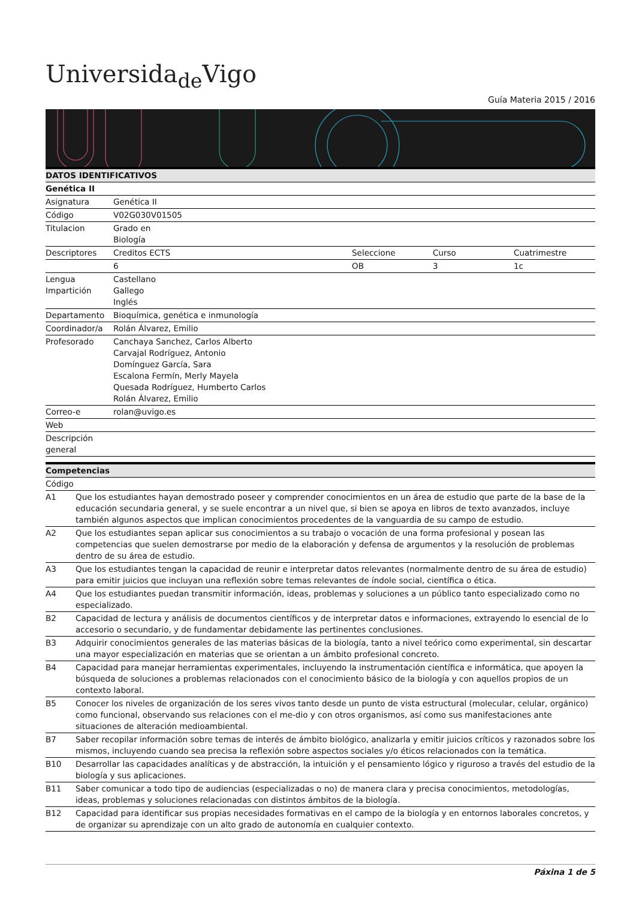Universida<sub>de</sub>Vigo
Guía Materia 2015 / 2016
| DATOS IDENTIFICATIVOS | | | | |
| --- | --- | --- | --- | --- |
| Genética II | | | | |
| Asignatura | Genética II | | | |
| Código | V02G030V01505 | | | |
| Titulacion | Grado en Biología | | | |
| Descriptores | Creditos ECTS | Seleccione | Curso | Cuatrimestre |
| | 6 | OB | 3 | 1c |
| Lengua Impartición | Castellano Gallego Inglés | | | |
| Departamento | Bioquímica, genética e inmunología | | | |
| Coordinador/a | Rolán Álvarez, Emilio | | | |
| Profesorado | Canchaya Sanchez, Carlos Alberto Carvajal Rodríguez, Antonio Domínguez García, Sara Escalona Fermín, Merly Mayela Quesada Rodríguez, Humberto Carlos Rolán Álvarez, Emilio | | | |
| Correo-e | rolan@uvigo.es | | | |
| Web | | | | |
| Descripción general | | | | |
| Competencias | |
| --- | --- |
| Código | |
| A1 | Que los estudiantes hayan demostrado poseer y comprender conocimientos en un área de estudio que parte de la base de la educación secundaria general, y se suele encontrar a un nivel que, si bien se apoya en libros de texto avanzados, incluye también algunos aspectos que implican conocimientos procedentes de la vanguardia de su campo de estudio. |
| A2 | Que los estudiantes sepan aplicar sus conocimientos a su trabajo o vocación de una forma profesional y posean las competencias que suelen demostrarse por medio de la elaboración y defensa de argumentos y la resolución de problemas dentro de su área de estudio. |
| A3 | Que los estudiantes tengan la capacidad de reunir e interpretar datos relevantes (normalmente dentro de su área de estudio) para emitir juicios que incluyan una reflexión sobre temas relevantes de índole social, científica o ética. |
| A4 | Que los estudiantes puedan transmitir información, ideas, problemas y soluciones a un público tanto especializado como no especializado. |
| B2 | Capacidad de lectura y análisis de documentos científicos y de interpretar datos e informaciones, extrayendo lo esencial de lo accesorio o secundario, y de fundamentar debidamente las pertinentes conclusiones. |
| B3 | Adquirir conocimientos generales de las materias básicas de la biología, tanto a nivel teórico como experimental, sin descartar una mayor especialización en materias que se orientan a un ámbito profesional concreto. |
| B4 | Capacidad para manejar herramientas experimentales, incluyendo la instrumentación científica e informática, que apoyen la búsqueda de soluciones a problemas relacionados con el conocimiento básico de la biología y con aquellos propios de un contexto laboral. |
| B5 | Conocer los niveles de organización de los seres vivos tanto desde un punto de vista estructural (molecular, celular, orgánico) como funcional, observando sus relaciones con el me-dio y con otros organismos, así como sus manifestaciones ante situaciones de alteración medioambiental. |
| B7 | Saber recopilar información sobre temas de interés de ámbito biológico, analizarla y emitir juicios críticos y razonados sobre los mismos, incluyendo cuando sea precisa la reflexión sobre aspectos sociales y/o éticos relacionados con la temática. |
| B10 | Desarrollar las capacidades analíticas y de abstracción, la intuición y el pensamiento lógico y riguroso a través del estudio de la biología y sus aplicaciones. |
| B11 | Saber comunicar a todo tipo de audiencias (especializadas o no) de manera clara y precisa conocimientos, metodologías, ideas, problemas y soluciones relacionadas con distintos ámbitos de la biología. |
| B12 | Capacidad para identificar sus propias necesidades formativas en el campo de la biología y en entornos laborales concretos, y de organizar su aprendizaje con un alto grado de autonomía en cualquier contexto. |
Páxina 1 de 5